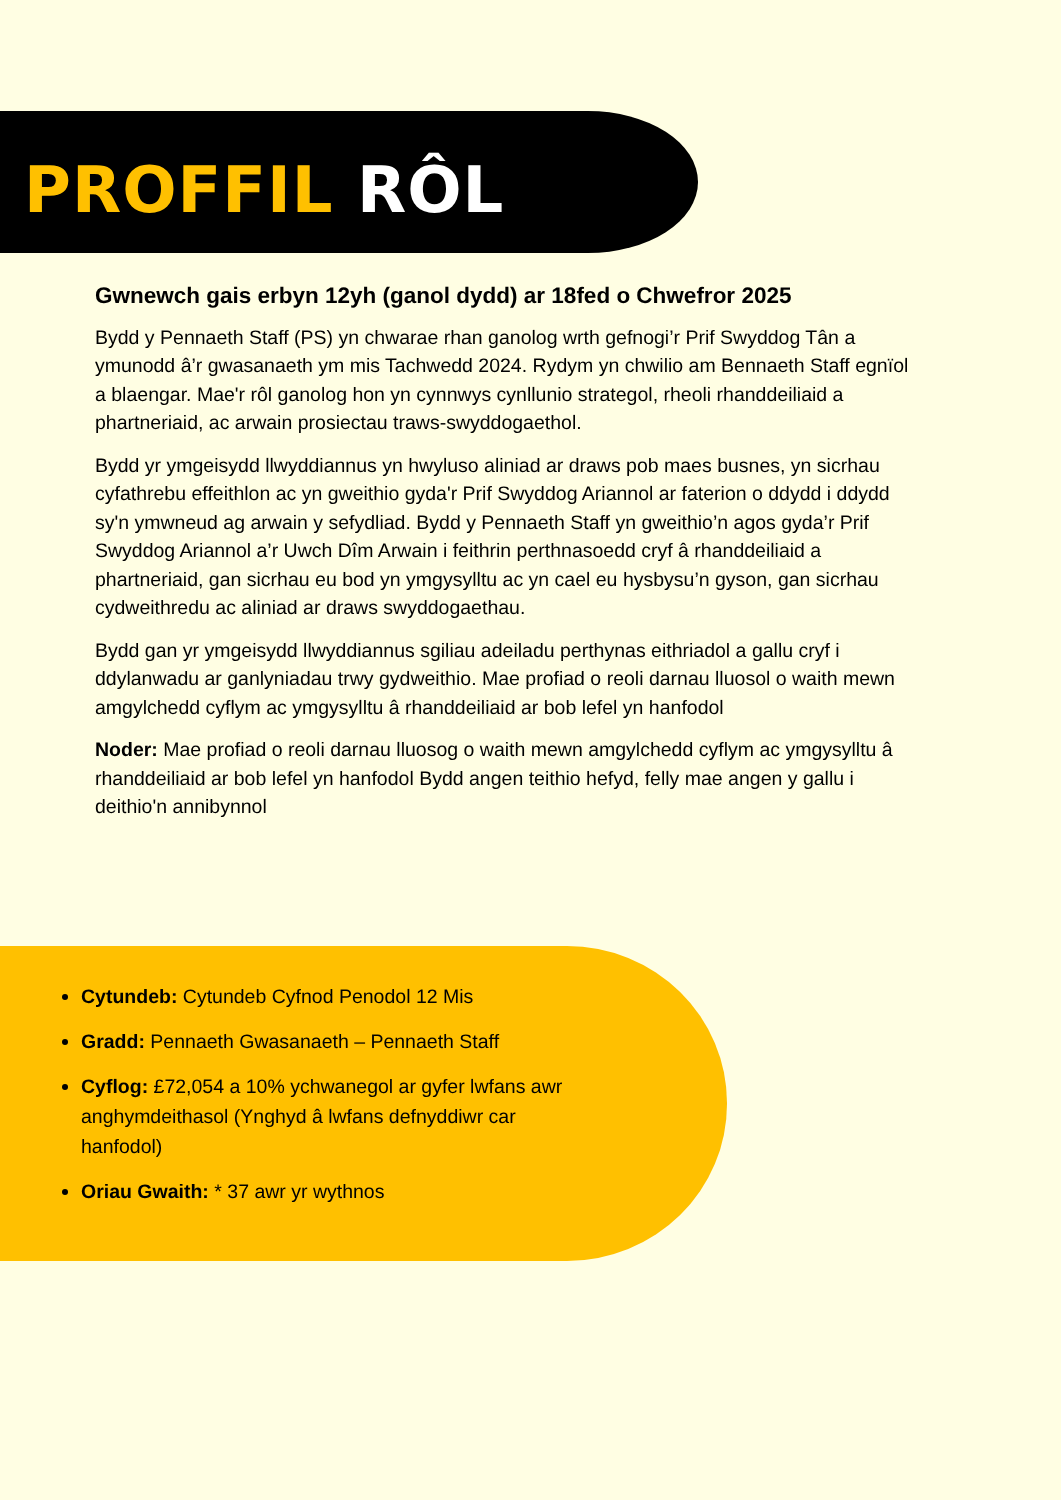PROFFIL RÔL
Gwnewch gais erbyn 12yh (ganol dydd) ar 18fed o Chwefror 2025
Bydd y Pennaeth Staff (PS) yn chwarae rhan ganolog wrth gefnogi’r Prif Swyddog Tân a ymunodd â’r gwasanaeth ym mis Tachwedd 2024. Rydym yn chwilio am Bennaeth Staff egnïol a blaengar. Mae'r rôl ganolog hon yn cynnwys cynllunio strategol, rheoli rhanddeiliaid a phartneriaid, ac arwain prosiectau traws-swyddogaethol.
Bydd yr ymgeisydd llwyddiannus yn hwyluso aliniad ar draws pob maes busnes, yn sicrhau cyfathrebu effeithlon ac yn gweithio gyda'r Prif Swyddog Ariannol ar faterion o ddydd i ddydd sy'n ymwneud ag arwain y sefydliad. Bydd y Pennaeth Staff yn gweithio’n agos gyda’r Prif Swyddog Ariannol a’r Uwch Dîm Arwain i feithrin perthnasoedd cryf â rhanddeiliaid a phartneriaid, gan sicrhau eu bod yn ymgysylltu ac yn cael eu hysbysu’n gyson, gan sicrhau cydweithredu ac aliniad ar draws swyddogaethau.
Bydd gan yr ymgeisydd llwyddiannus sgiliau adeiladu perthynas eithriadol a gallu cryf i ddylanwadu ar ganlyniadau trwy gydweithio. Mae profiad o reoli darnau lluosol o waith mewn amgylchedd cyflym ac ymgysylltu â rhanddeiliaid ar bob lefel yn hanfodol
Noder: Mae profiad o reoli darnau lluosog o waith mewn amgylchedd cyflym ac ymgysylltu â rhanddeiliaid ar bob lefel yn hanfodol Bydd angen teithio hefyd, felly mae angen y gallu i deithio'n annibynnol
Cytundeb: Cytundeb Cyfnod Penodol 12 Mis
Gradd: Pennaeth Gwasanaeth – Pennaeth Staff
Cyflog: £72,054 a 10% ychwanegol ar gyfer lwfans awr anghymdeithasol (Ynghyd â lwfans defnyddiwr car hanfodol)
Oriau Gwaith: * 37 awr yr wythnos